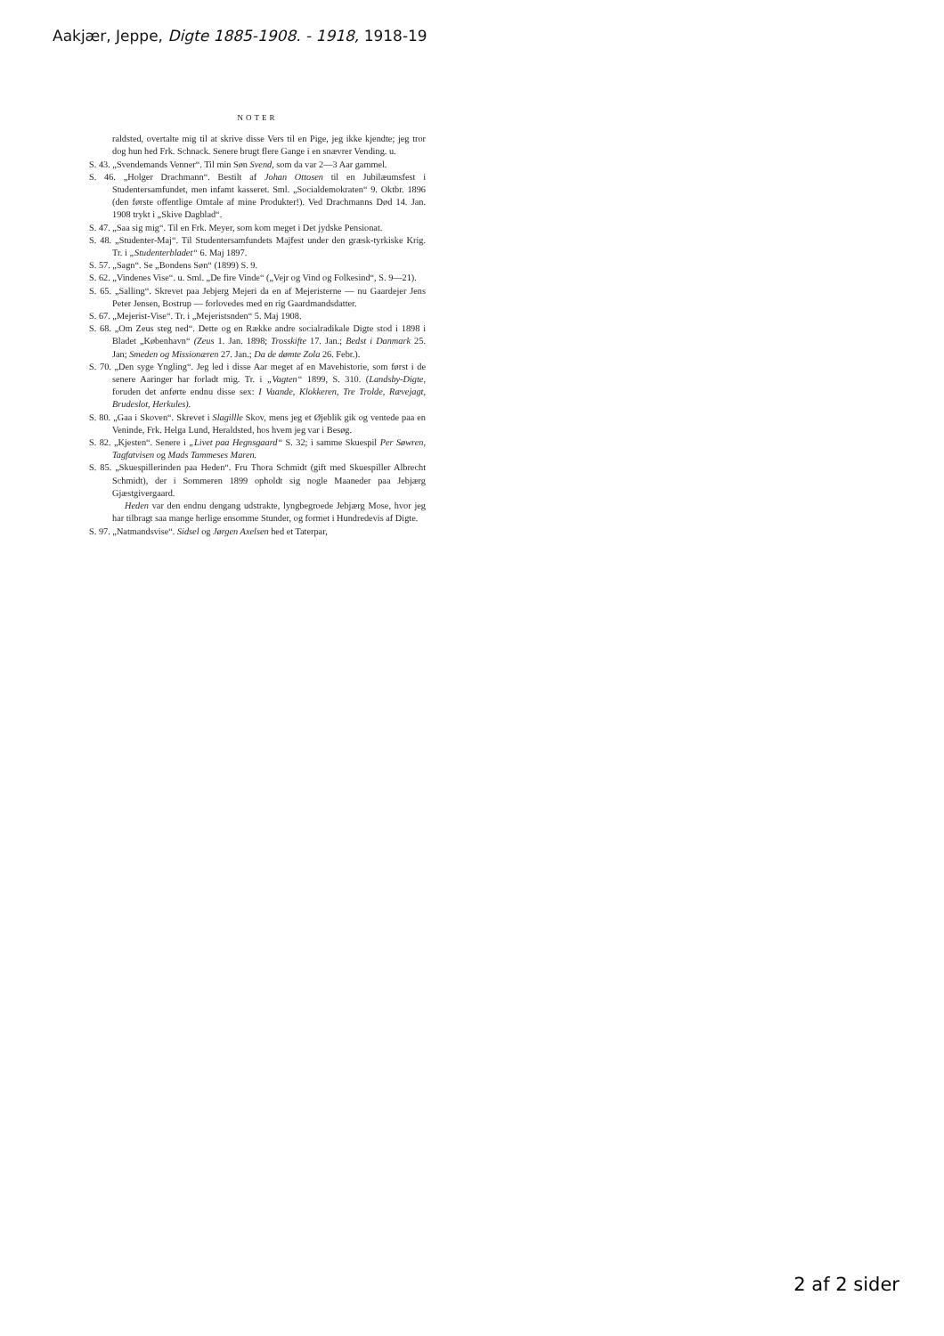Aakjær, Jeppe, Digte 1885-1908. - 1918, 1918-19
NOTER
raldsted, overtalte mig til at skrive disse Vers til en Pige, jeg ikke kjendte; jeg tror dog hun hed Frk. Schnack. Senere brugt flere Gange i en snævrer Vending. u.
S. 43. „Svendemands Venner“. Til min Søn Svend, som da var 2—3 Aar gammel.
S. 46. „Holger Drachmann“. Bestilt af Johan Ottosen til en Jubilæumsfest i Studentersamfundet, men infamt kasseret. Sml. „Socialdemokraten“ 9. Oktbr. 1896 (den første offentlige Omtale af mine Produkter!). Ved Drachmanns Død 14. Jan. 1908 trykt i „Skive Dagblad“.
S. 47. „Saa sig mig“. Til en Frk. Meyer, som kom meget i Det jydske Pensionat.
S. 48. „Studenter-Maj“. Til Studentersamfundets Majfest under den græsk-tyrkiske Krig. Tr. i „Studenterbladet“ 6. Maj 1897.
S. 57. „Sagn“. Se „Bondens Søn“ (1899) S. 9.
S. 62. „Vindenes Vise“. u. Sml. „De fire Vinde“ („Vejr og Vind og Folkesind“, S. 9—21).
S. 65. „Salling“. Skrevet paa Jebjerg Mejeri da en af Mejeristerne — nu Gaardejer Jens Peter Jensen, Bostrup — forlovedes med en rig Gaardmandsdatter.
S. 67. „Mejerist-Vise“. Tr. i „Mejeristsnden“ 5. Maj 1908.
S. 68. „Om Zeus steg ned“. Dette og en Række andre socialradikale Digte stod i 1898 i Bladet „København“ (Zeus 1. Jan. 1898; Trosskifte 17. Jan.; Bedst i Danmark 25. Jan; Smeden og Missionæren 27. Jan.; Da de dømte Zola 26. Febr.).
S. 70. „Den syge Yngling“. Jeg led i disse Aar meget af en Mavehistorie, som først i de senere Aaringer har forladt mig. Tr. i „Vagten“ 1899, S. 310. (Landsby-Digte, foruden det anførte endnu disse sex: I Vaande, Klokkeren, Tre Trolde, Rævejagt, Brudeslot, Herkules).
S. 80. „Gaa i Skoven“. Skrevet i Slagillle Skov, mens jeg et Øjeblik gik og ventede paa en Veninde, Frk. Helga Lund, Heraldsted, hos hvem jeg var i Besøg.
S. 82. „Kjesten“. Senere i „Livet paa Hegnsgaard“ S. 32; i samme Skuespil Per Søwren, Tagfatvisen og Mads Tammeses Maren.
S. 85. „Skuespillerinden paa Heden“. Fru Thora Schmidt (gift med Skuespiller Albrecht Schmidt), der i Sommeren 1899 opholdt sig nogle Maaneder paa Jebjærg Gjæstgivergaard.
Heden var den endnu dengang udstrakte, lyngbegroede Jebjærg Mose, hvor jeg har tilbragt saa mange herlige ensomme Stunder, og formet i Hundredevis af Digte.
S. 97. „Natmandsvise“. Sidsel og Jørgen Axelsen hed et Taterpar,
2 af 2 sider